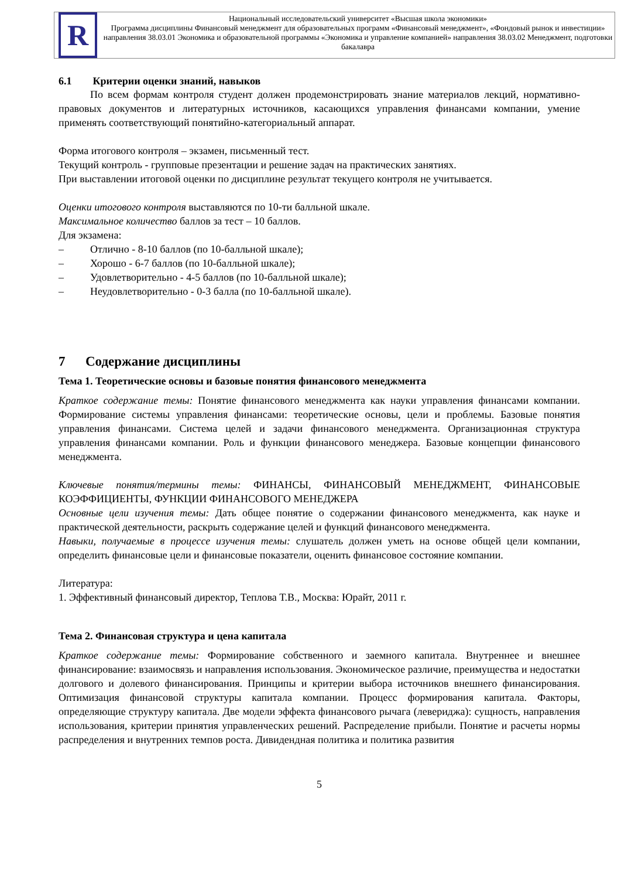R
Национальный исследовательский университет «Высшая школа экономики»
Программа дисциплины Финансовый менеджмент для образовательных программ «Финансовый менеджмент», «Фондовый рынок и инвестиции» направления 38.03.01 Экономика и образовательной программы «Экономика и управление компанией» направления 38.03.02 Менеджмент, подготовки бакалавра
6.1 Критерии оценки знаний, навыков
По всем формам контроля студент должен продемонстрировать знание материалов лекций, нормативно-правовых документов и литературных источников, касающихся управления финансами компании, умение применять соответствующий понятийно-категориальный аппарат.
Форма итогового контроля – экзамен, письменный тест.
Текущий контроль - групповые презентации и решение задач на практических занятиях.
При выставлении итоговой оценки по дисциплине результат текущего контроля не учитывается.
Оценки итогового контроля выставляются по 10-ти балльной шкале.
Максимальное количество баллов за тест – 10 баллов.
Для экзамена:
– Отлично - 8-10 баллов (по 10-балльной шкале);
– Хорошо - 6-7 баллов (по 10-балльной шкале);
– Удовлетворительно - 4-5 баллов (по 10-балльной шкале);
– Неудовлетворительно - 0-3 балла (по 10-балльной шкале).
7 Содержание дисциплины
Тема 1. Теоретические основы и базовые понятия финансового менеджмента
Краткое содержание темы: Понятие финансового менеджмента как науки управления финансами компании. Формирование системы управления финансами: теоретические основы, цели и проблемы. Базовые понятия управления финансами. Система целей и задачи финансового менеджмента. Организационная структура управления финансами компании. Роль и функции финансового менеджера. Базовые концепции финансового менеджмента.
Ключевые понятия/термины темы: ФИНАНСЫ, ФИНАНСОВЫЙ МЕНЕДЖМЕНТ, ФИНАНСОВЫЕ КОЭФФИЦИЕНТЫ, ФУНКЦИИ ФИНАНСОВОГО МЕНЕДЖЕРА
Основные цели изучения темы: Дать общее понятие о содержании финансового менеджмента, как науке и практической деятельности, раскрыть содержание целей и функций финансового менеджмента.
Навыки, получаемые в процессе изучения темы: слушатель должен уметь на основе общей цели компании, определить финансовые цели и финансовые показатели, оценить финансовое состояние компании.
Литература:
1. Эффективный финансовый директор, Теплова Т.В., Москва: Юрайт, 2011 г.
Тема 2. Финансовая структура и цена капитала
Краткое содержание темы: Формирование собственного и заемного капитала. Внутреннее и внешнее финансирование: взаимосвязь и направления использования. Экономическое различие, преимущества и недостатки долгового и долевого финансирования. Принципы и критерии выбора источников внешнего финансирования. Оптимизация финансовой структуры капитала компании. Процесс формирования капитала. Факторы, определяющие структуру капитала. Две модели эффекта финансового рычага (левериджа): сущность, направления использования, критерии принятия управленческих решений. Распределение прибыли. Понятие и расчеты нормы распределения и внутренних темпов роста. Дивидендная политика и политика развития
5